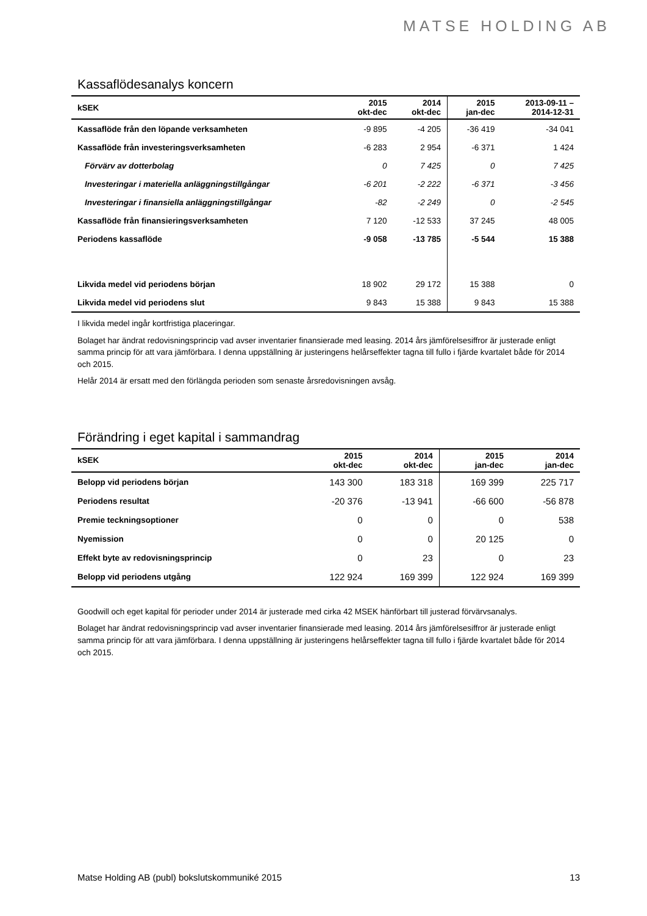MATSE HOLDING AB
Kassaflödesanalys koncern
| kSEK | 2015 okt-dec | 2014 okt-dec | 2015 jan-dec | 2013-09-11 – 2014-12-31 |
| --- | --- | --- | --- | --- |
| Kassaflöde från den löpande verksamheten | -9 895 | -4 205 | -36 419 | -34 041 |
| Kassaflöde från investeringsverksamheten | -6 283 | 2 954 | -6 371 | 1 424 |
| Förvärv av dotterbolag | 0 | 7 425 | 0 | 7 425 |
| Investeringar i materiella anläggningstillgångar | -6 201 | -2 222 | -6 371 | -3 456 |
| Investeringar i finansiella anläggningstillgångar | -82 | -2 249 | 0 | -2 545 |
| Kassaflöde från finansieringsverksamheten | 7 120 | -12 533 | 37 245 | 48 005 |
| Periodens kassaflöde | -9 058 | -13 785 | -5 544 | 15 388 |
| Likvida medel vid periodens början | 18 902 | 29 172 | 15 388 | 0 |
| Likvida medel vid periodens slut | 9 843 | 15 388 | 9 843 | 15 388 |
I likvida medel ingår kortfristiga placeringar.
Bolaget har ändrat redovisningsprincip vad avser inventarier finansierade med leasing. 2014 års jämförelsesiffror är justerade enligt samma princip för att vara jämförbara. I denna uppställning är justeringens helårseffekter tagna till fullo i fjärde kvartalet både för 2014 och 2015.
Helår 2014 är ersatt med den förlängda perioden som senaste årsredovisningen avsåg.
Förändring i eget kapital i sammandrag
| kSEK | 2015 okt-dec | 2014 okt-dec | 2015 jan-dec | 2014 jan-dec |
| --- | --- | --- | --- | --- |
| Belopp vid periodens början | 143 300 | 183 318 | 169 399 | 225 717 |
| Periodens resultat | -20 376 | -13 941 | -66 600 | -56 878 |
| Premie teckningsoptioner | 0 | 0 | 0 | 538 |
| Nyemission | 0 | 0 | 20 125 | 0 |
| Effekt byte av redovisningsprincip | 0 | 23 | 0 | 23 |
| Belopp vid periodens utgång | 122 924 | 169 399 | 122 924 | 169 399 |
Goodwill och eget kapital för perioder under 2014 är justerade med cirka 42 MSEK hänförbart till justerad förvärvsanalys.
Bolaget har ändrat redovisningsprincip vad avser inventarier finansierade med leasing. 2014 års jämförelsesiffror är justerade enligt samma princip för att vara jämförbara. I denna uppställning är justeringens helårseffekter tagna till fullo i fjärde kvartalet både för 2014 och 2015.
Matse Holding AB (publ) bokslutskommuniké 2015 13